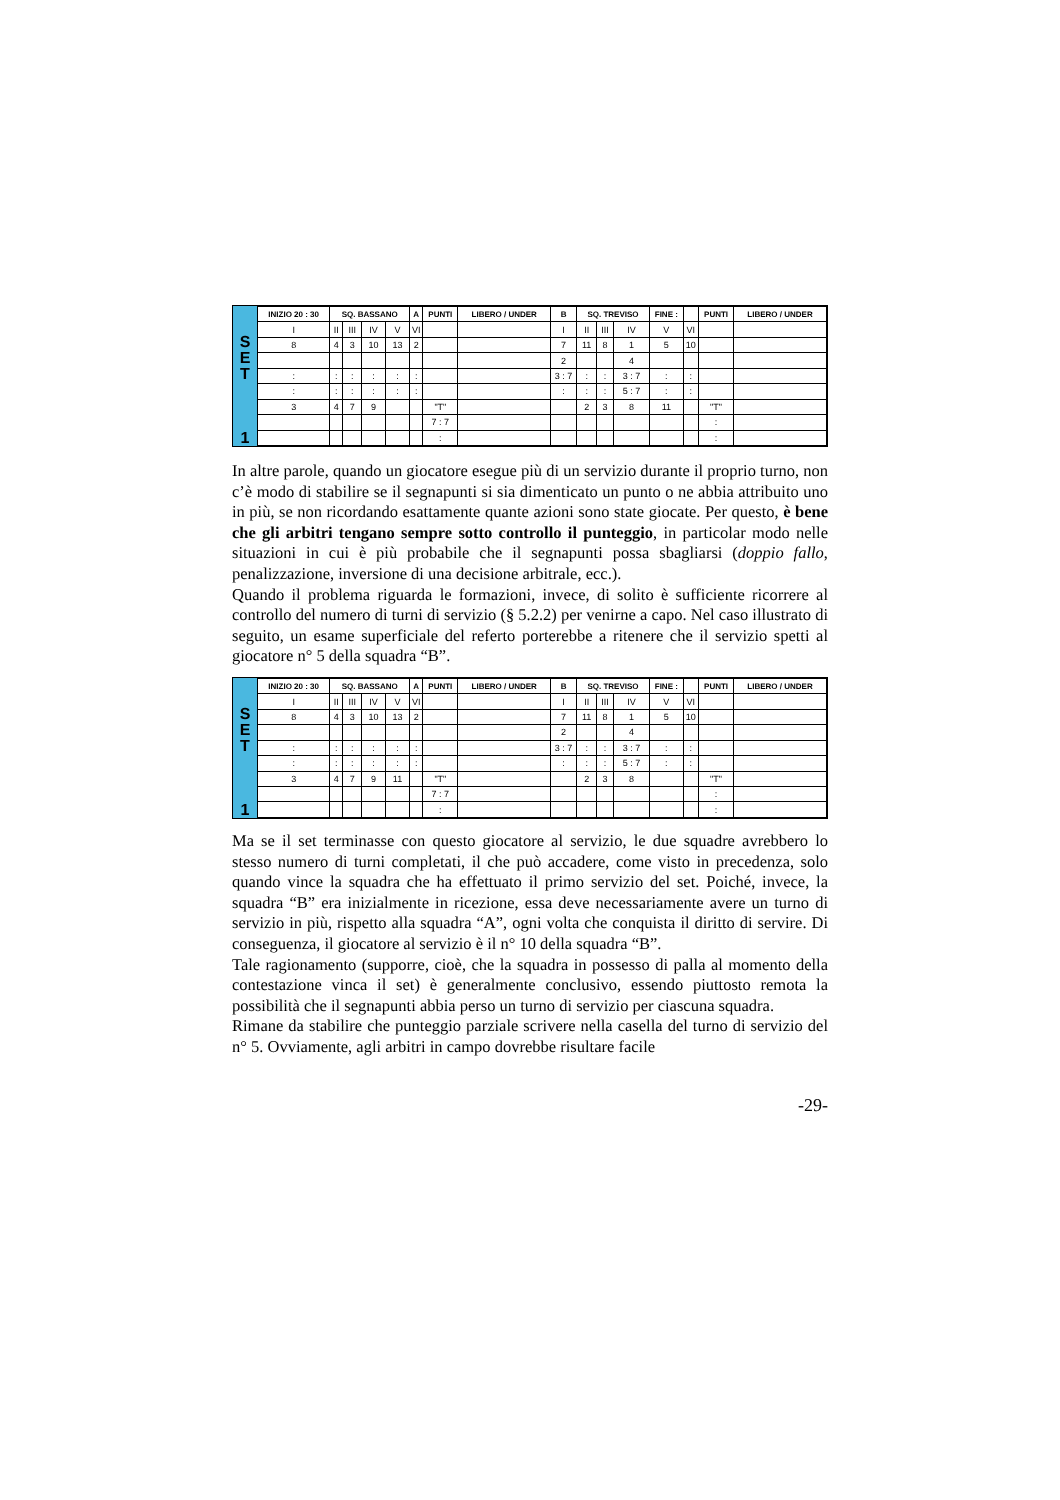S
E
T
1
| INIZIO 20 : 30 | SQ. BASSANO | | | | A | PUNTI | LIBERO / UNDER | B | SQ. TREVISO | | | FINE : | | PUNTI | LIBERO / UNDER |
| --- | --- | --- | --- | --- | --- | --- | --- | --- | --- | --- | --- | --- | --- | --- | --- |
| I | II | III | IV | V | VI | | | I | II | III | IV | V | VI | | |
| 8 | 4 | 3 | 10 | 13 | 2 | | | 7 | 11 | 8 | 1 | 5 | 10 | | |
| | | | | | | | | 2 | | | 4 | | | | |
| : | : | : | : | : | : | | | 3 : 7 | : | : | 3 : 7 | : | : | | |
| : | : | : | : | : | : | | | : | : | : | 5 : 7 | : | : | | |
| 3 | 4 | 7 | 9 | | | "T" | | | 2 | 3 | 8 | 11 | | "T" | |
| | | | | | | 7 : 7 | | | | | | | | : | |
| | | | | | | : | | | | | | | | : | |
In altre parole, quando un giocatore esegue più di un servizio durante il proprio turno, non c’è modo di stabilire se il segnapunti si sia dimenticato un punto o ne abbia attribuito uno in più, se non ricordando esattamente quante azioni sono state giocate. Per questo, è bene che gli arbitri tengano sempre sotto controllo il punteggio, in particolar modo nelle situazioni in cui è più probabile che il segnapunti possa sbagliarsi (doppio fallo, penalizzazione, inversione di una decisione arbitrale, ecc.).
Quando il problema riguarda le formazioni, invece, di solito è sufficiente ricorrere al controllo del numero di turni di servizio (§ 5.2.2) per venirne a capo. Nel caso illustrato di seguito, un esame superficiale del referto porterebbe a ritenere che il servizio spetti al giocatore n° 5 della squadra “B”.
S
E
T
1
| INIZIO 20 : 30 | SQ. BASSANO | | | | A | PUNTI | LIBERO / UNDER | B | SQ. TREVISO | | | FINE : | | PUNTI | LIBERO / UNDER |
| --- | --- | --- | --- | --- | --- | --- | --- | --- | --- | --- | --- | --- | --- | --- | --- |
| I | II | III | IV | V | VI | | | I | II | III | IV | V | VI | | |
| 8 | 4 | 3 | 10 | 13 | 2 | | | 7 | 11 | 8 | 1 | 5 | 10 | | |
| | | | | | | | | 2 | | | 4 | | | | |
| : | : | : | : | : | : | | | 3 : 7 | : | : | 3 : 7 | : | : | | |
| : | : | : | : | : | : | | | : | : | : | 5 : 7 | : | : | | |
| 3 | 4 | 7 | 9 | 11 | | "T" | | | 2 | 3 | 8 | | | "T" | |
| | | | | | | 7 : 7 | | | | | | | | : | |
| | | | | | | : | | | | | | | | : | |
Ma se il set terminasse con questo giocatore al servizio, le due squadre avrebbero lo stesso numero di turni completati, il che può accadere, come visto in precedenza, solo quando vince la squadra che ha effettuato il primo servizio del set. Poiché, invece, la squadra “B” era inizialmente in ricezione, essa deve necessariamente avere un turno di servizio in più, rispetto alla squadra “A”, ogni volta che conquista il diritto di servire. Di conseguenza, il giocatore al servizio è il n° 10 della squadra “B”.
Tale ragionamento (supporre, cioè, che la squadra in possesso di palla al momento della contestazione vinca il set) è generalmente conclusivo, essendo piuttosto remota la possibilità che il segnapunti abbia perso un turno di servizio per ciascuna squadra.
Rimane da stabilire che punteggio parziale scrivere nella casella del turno di servizio del n° 5. Ovviamente, agli arbitri in campo dovrebbe risultare facile
-29-